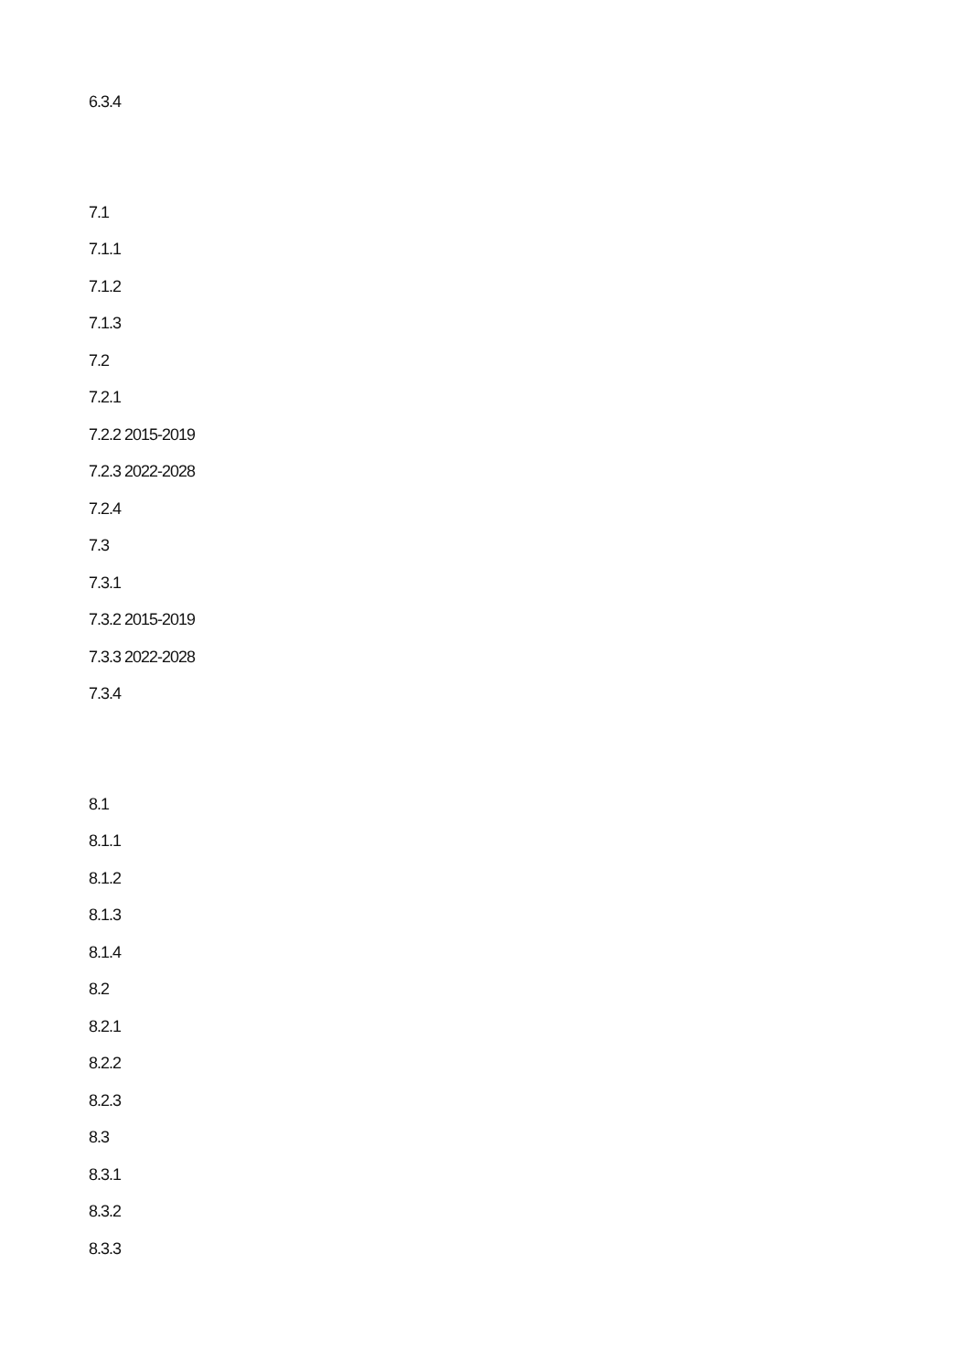6.3.4
7.1
7.1.1
7.1.2
7.1.3
7.2
7.2.1
7.2.2 2015-2019
7.2.3 2022-2028
7.2.4
7.3
7.3.1
7.3.2 2015-2019
7.3.3 2022-2028
7.3.4
8.1
8.1.1
8.1.2
8.1.3
8.1.4
8.2
8.2.1
8.2.2
8.2.3
8.3
8.3.1
8.3.2
8.3.3